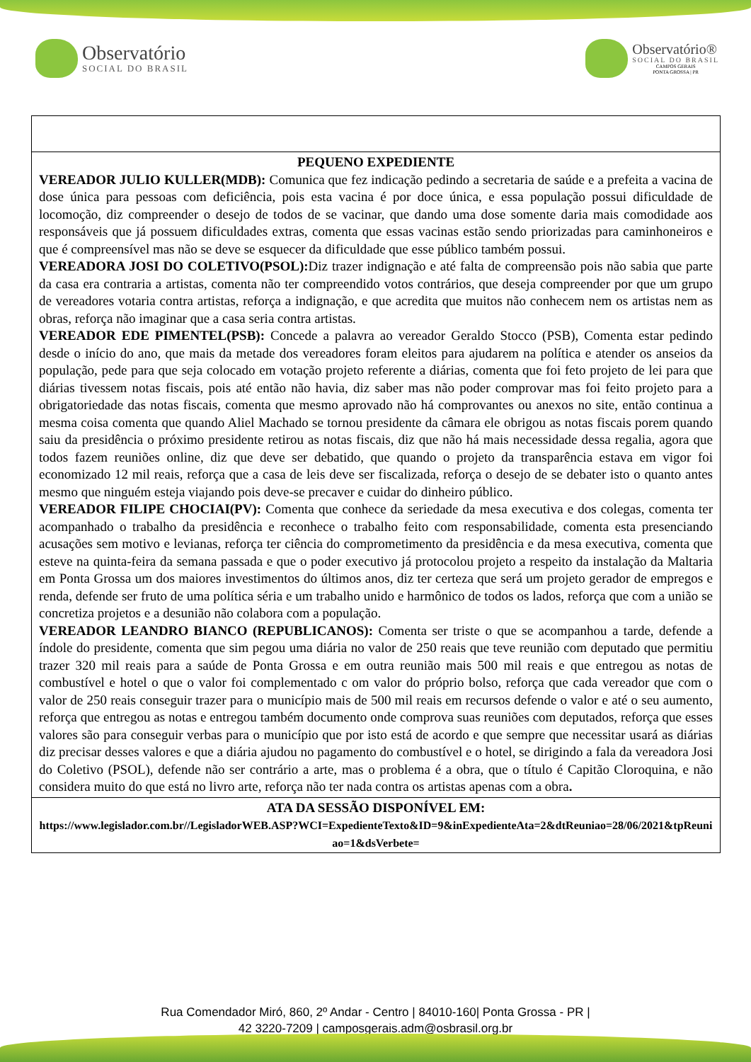Observatório
SOCIAL DO BRASIL
Observatório®
SOCIAL DO BRASIL
CAMPOS GERAIS
PONTA GROSSA | PR
| PEQUENO EXPEDIENTE VEREADOR JULIO KULLER(MDB): Comunica que fez indicação pedindo a secretaria de saúde e a prefeita a vacina de dose única para pessoas com deficiência, pois esta vacina é por doce única, e essa população possui dificuldade de locomoção, diz compreender o desejo de todos de se vacinar, que dando uma dose somente daria mais comodidade aos responsáveis que já possuem dificuldades extras, comenta que essas vacinas estão sendo priorizadas para caminhoneiros e que é compreensível mas não se deve se esquecer da dificuldade que esse público também possui. VEREADORA JOSI DO COLETIVO(PSOL): Diz trazer indignação e até falta de compreensão pois não sabia que parte da casa era contraria a artistas, comenta não ter compreendido votos contrários, que deseja compreender por que um grupo de vereadores votaria contra artistas, reforça a indignação, e que acredita que muitos não conhecem nem os artistas nem as obras, reforça não imaginar que a casa seria contra artistas. VEREADOR EDE PIMENTEL(PSB): Concede a palavra ao vereador Geraldo Stocco (PSB), Comenta estar pedindo desde o início do ano, que mais da metade dos vereadores foram eleitos para ajudarem na política e atender os anseios da população, pede para que seja colocado em votação projeto referente a diárias, comenta que foi feto projeto de lei para que diárias tivessem notas fiscais, pois até então não havia, diz saber mas não poder comprovar mas foi feito projeto para a obrigatoriedade das notas fiscais, comenta que mesmo aprovado não há comprovantes ou anexos no site, então continua a mesma coisa comenta que quando Aliel Machado se tornou presidente da câmara ele obrigou as notas fiscais porem quando saiu da presidência o próximo presidente retirou as notas fiscais, diz que não há mais necessidade dessa regalia, agora que todos fazem reuniões online, diz que deve ser debatido, que quando o projeto da transparência estava em vigor foi economizado 12 mil reais, reforça que a casa de leis deve ser fiscalizada, reforça o desejo de se debater isto o quanto antes mesmo que ninguém esteja viajando pois deve-se precaver e cuidar do dinheiro público. VEREADOR FILIPE CHOCIAI(PV): Comenta que conhece da seriedade da mesa executiva e dos colegas, comenta ter acompanhado o trabalho da presidência e reconhece o trabalho feito com responsabilidade, comenta esta presenciando acusações sem motivo e levianas, reforça ter ciência do comprometimento da presidência e da mesa executiva, comenta que esteve na quinta-feira da semana passada e que o poder executivo já protocolou projeto a respeito da instalação da Maltaria em Ponta Grossa um dos maiores investimentos do últimos anos, diz ter certeza que será um projeto gerador de empregos e renda, defende ser fruto de uma política séria e um trabalho unido e harmônico de todos os lados, reforça que com a união se concretiza projetos e a desunião não colabora com a população. VEREADOR LEANDRO BIANCO (REPUBLICANOS): Comenta ser triste o que se acompanhou a tarde, defende a índole do presidente, comenta que sim pegou uma diária no valor de 250 reais que teve reunião com deputado que permitiu trazer 320 mil reais para a saúde de Ponta Grossa e em outra reunião mais 500 mil reais e que entregou as notas de combustível e hotel o que o valor foi complementado c om valor do próprio bolso, reforça que cada vereador que com o valor de 250 reais conseguir trazer para o município mais de 500 mil reais em recursos defende o valor e até o seu aumento, reforça que entregou as notas e entregou também documento onde comprova suas reuniões com deputados, reforça que esses valores são para conseguir verbas para o município que por isto está de acordo e que sempre que necessitar usará as diárias diz precisar desses valores e que a diária ajudou no pagamento do combustível e o hotel, se dirigindo a fala da vereadora Josi do Coletivo (PSOL), defende não ser contrário a arte, mas o problema é a obra, que o título é Capitão Cloroquina, e não considera muito do que está no livro arte, reforça não ter nada contra os artistas apenas com a obra . |
| ATA DA SESSÃO DISPONÍVEL EM: https://www.legislador.com.br//LegisladorWEB.ASP?WCI=ExpedienteTexto&ID=9&inExpedienteAta=2&dtReuniao=28/06/2021&tpReuniao=1&dsVerbete= |
Rua Comendador Miró, 860, 2º Andar - Centro | 84010-160| Ponta Grossa - PR |
42 3220-7209 | camposgerais.adm@osbrasil.org.br